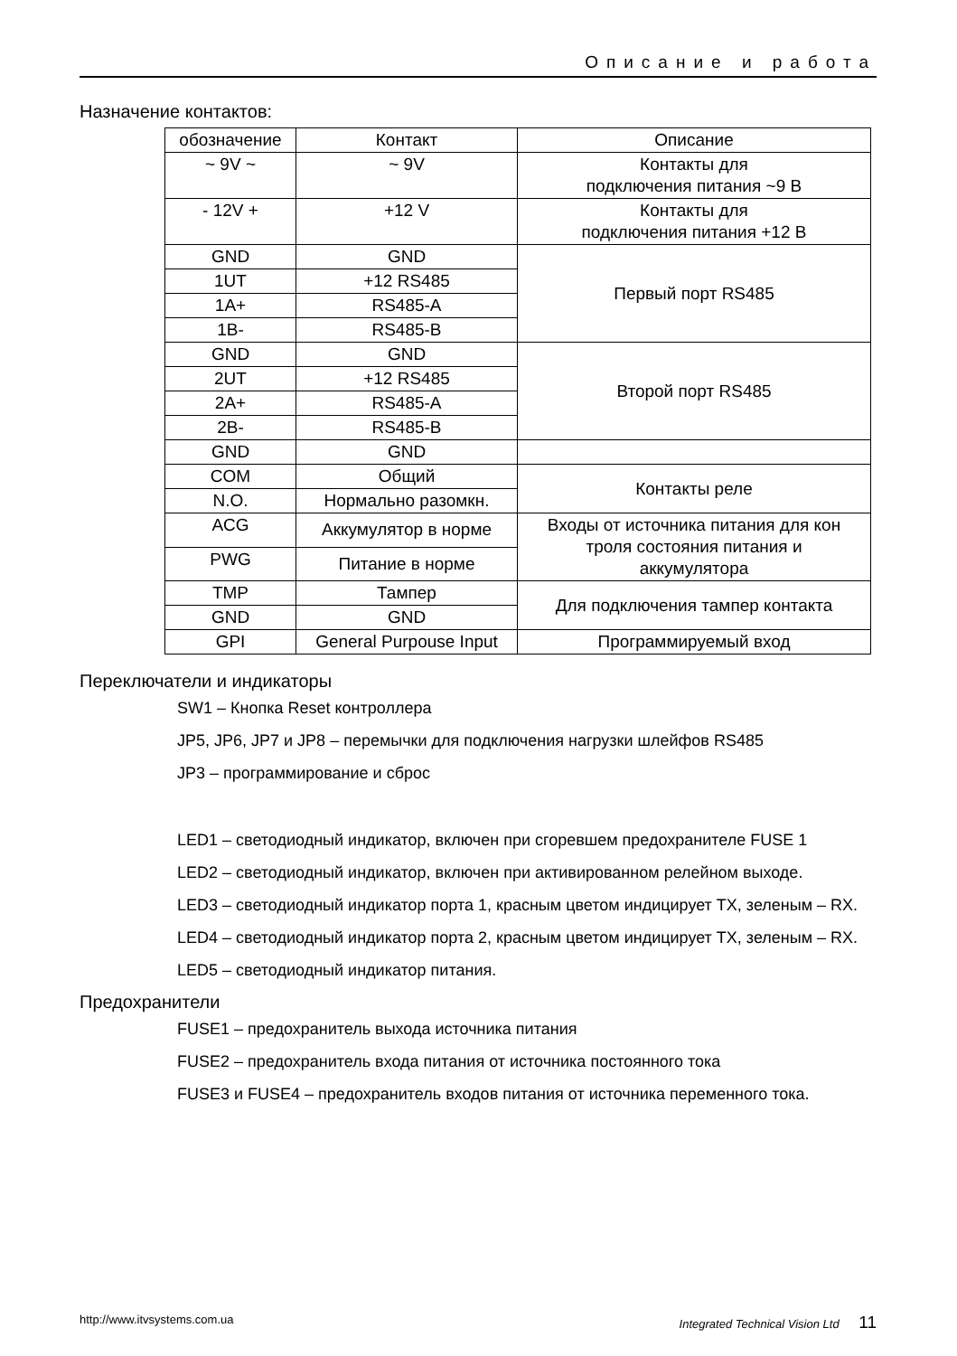Описание и работа
Назначение контактов:
| обозначение | Контакт | Описание |
| ~ 9V ~ | ~ 9V | Контакты для подключения питания ~9 В |
| - 12V + | +12 V | Контакты для подключения питания +12 В |
| GND | GND | Первый порт RS485 |
| 1UT | +12 RS485 | |
| 1A+ | RS485-A | |
| 1B- | RS485-B | |
| GND | GND | Второй порт RS485 |
| 2UT | +12 RS485 | |
| 2A+ | RS485-A | |
| 2B- | RS485-B | |
| GND | GND | |
| COM | Общий | Контакты реле |
| N.O. | Нормально разомкн. | |
| ACG | Аккумулятор в норме | Входы от источника питания для кон троля состояния питания и аккумулятора |
| PWG | Питание в норме | |
| TMP | Тампер | Для подключения тампер контакта |
| GND | GND | |
| GPI | General Purpouse Input | Программируемый вход |
Переключатели и индикаторы
SW1 – Кнопка Reset контроллера
JP5, JP6, JP7 и JP8 – перемычки для подключения нагрузки шлейфов RS485
JP3 – программирование и сброс
LED1 – светодиодный индикатор, включен при сгоревшем предохранителе FUSE 1
LED2 – светодиодный индикатор, включен при активированном релейном выходе.
LED3 – светодиодный индикатор порта 1, красным цветом индицирует TX, зеленым – RX.
LED4 – светодиодный индикатор порта 2, красным цветом индицирует TX, зеленым – RX.
LED5 – светодиодный индикатор питания.
Предохранители
FUSE1 – предохранитель выхода источника питания
FUSE2 – предохранитель входа питания от источника постоянного тока
FUSE3 и FUSE4 – предохранитель входов питания от источника переменного тока.
http://www.itvsystems.com.ua Integrated Technical Vision Ltd 11